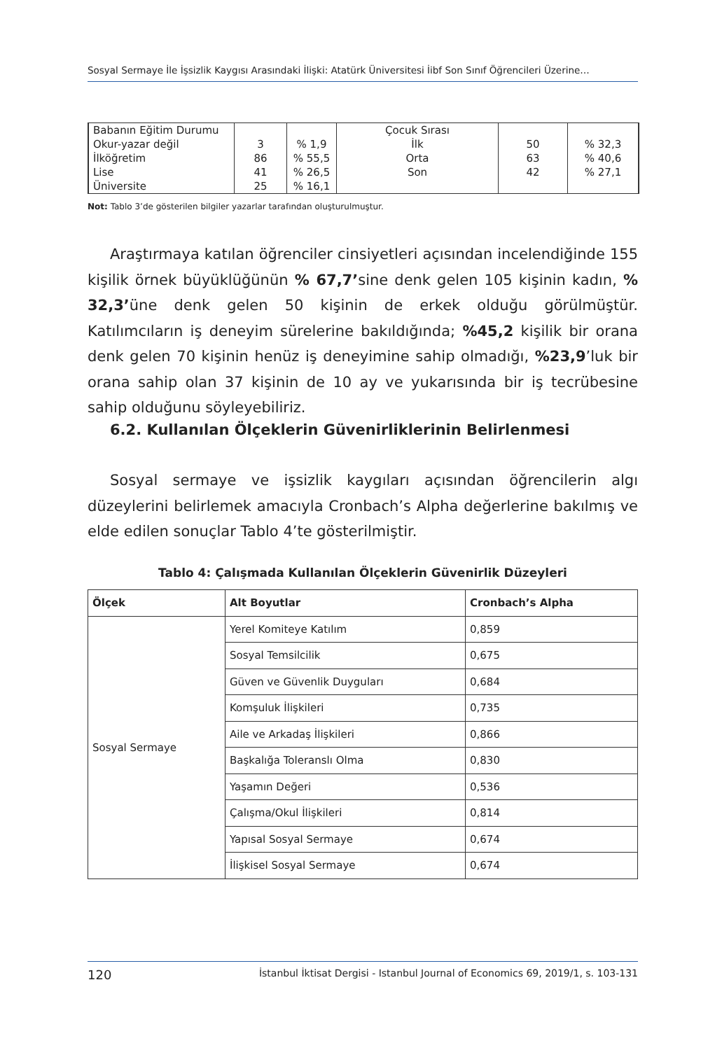Sosyal Sermaye İle İşsizlik Kaygısı Arasındaki İlişki: Atatürk Üniversitesi İibf Son Sınıf Öğrencileri Üzerine…
| Babanın Eğitim Durumu | | | Çocuk Sırası | | |
| Okur-yazar değil | 3 | % 1,9 | İlk | 50 | % 32,3 |
| İlköğretim | 86 | % 55,5 | Orta | 63 | % 40,6 |
| Lise | 41 | % 26,5 | Son | 42 | % 27,1 |
| Üniversite | 25 | % 16,1 | | | |
Not: Tablo 3’de gösterilen bilgiler yazarlar tarafından oluşturulmuştur.
Araştırmaya katılan öğrenciler cinsiyetleri açısından incelendiğinde 155 kişilik örnek büyüklüğünün % 67,7’sine denk gelen 105 kişinin kadın, % 32,3’üne denk gelen 50 kişinin de erkek olduğu görülmüştür. Katılımcıların iş deneyim sürelerine bakıldığında; %45,2 kişilik bir orana denk gelen 70 kişinin henüz iş deneyimine sahip olmadığı, %23,9’luk bir orana sahip olan 37 kişinin de 10 ay ve yukarısında bir iş tecrübesine sahip olduğunu söyleyebiliriz.
6.2. Kullanılan Ölçeklerin Güvenirliklerinin Belirlenmesi
Sosyal sermaye ve işsizlik kaygıları açısından öğrencilerin algı düzeylerini belirlemek amacıyla Cronbach’s Alpha değerlerine bakılmış ve elde edilen sonuçlar Tablo 4’te gösterilmiştir.
Tablo 4: Çalışmada Kullanılan Ölçeklerin Güvenirlik Düzeyleri
| Ölçek | Alt Boyutlar | Cronbach’s Alpha |
| --- | --- | --- |
| Sosyal Sermaye | Yerel Komiteye Katılım | 0,859 |
| | Sosyal Temsilcilik | 0,675 |
| | Güven ve Güvenlik Duyguları | 0,684 |
| | Komşuluk İlişkileri | 0,735 |
| | Aile ve Arkadaş İlişkileri | 0,866 |
| | Başkalığa Toleranslı Olma | 0,830 |
| | Yaşamın Değeri | 0,536 |
| | Çalışma/Okul İlişkileri | 0,814 |
| | Yapısal Sosyal Sermaye | 0,674 |
| | İlişkisel Sosyal Sermaye | 0,674 |
120 İstanbul İktisat Dergisi - Istanbul Journal of Economics 69, 2019/1, s. 103-131